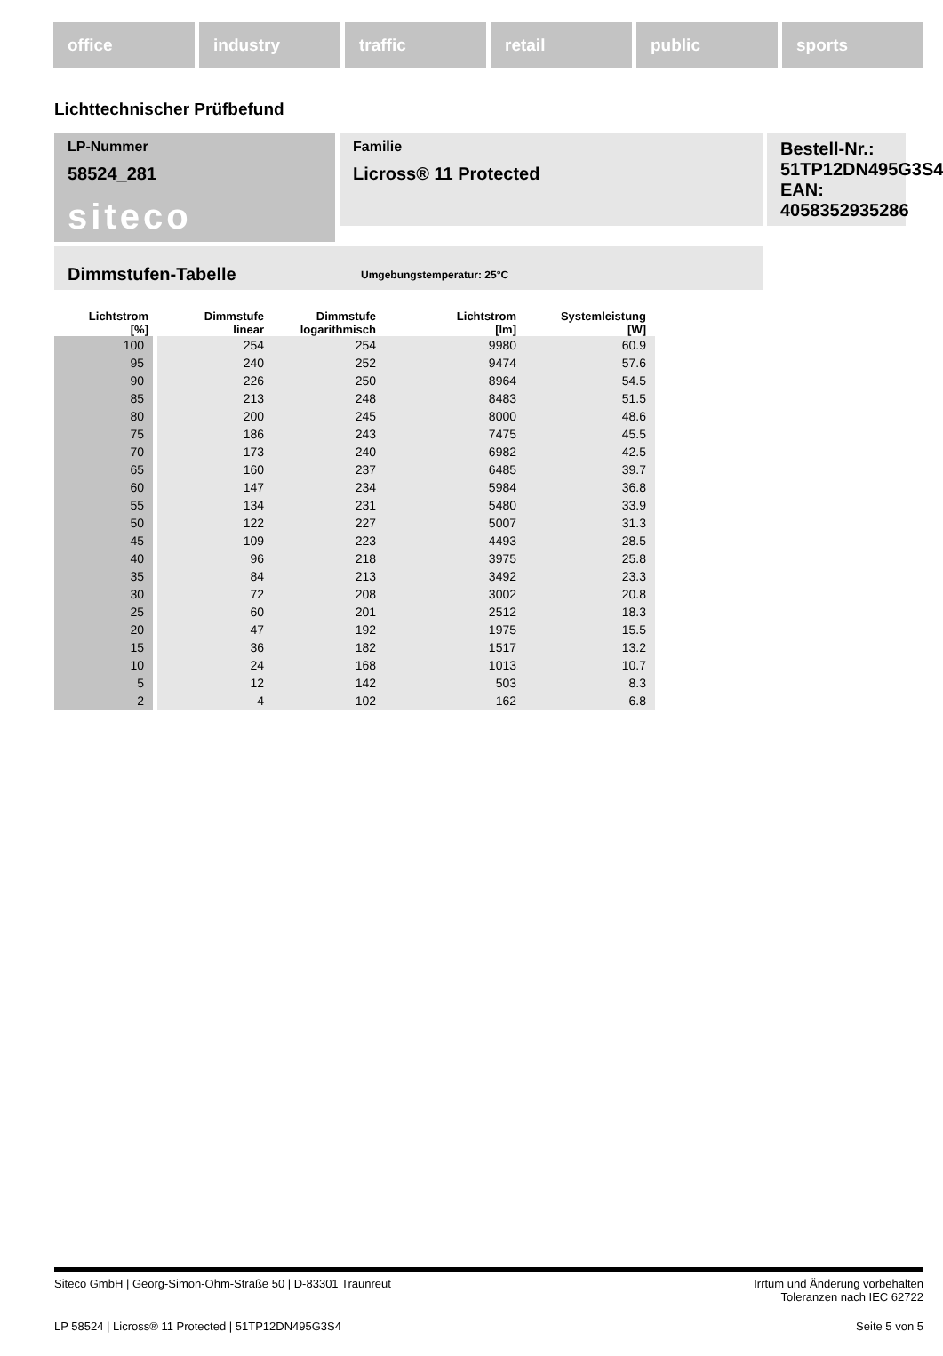office industry traffic retail public sports
Lichttechnischer Prüfbefund
Familie
Licross® 11 Protected
Bestell-Nr.: 51TP12DN495G3S4
EAN: 4058352935286
LP-Nummer
58524_281
siteco
Dimmstufen-Tabelle Umgebungstemperatur: 25°C
| Lichtstrom [%] | Dimmstufe linear | Dimmstufe logarithmisch | Lichtstrom [lm] | Systemleistung [W] |
| --- | --- | --- | --- | --- |
| 100 | 254 | 254 | 9980 | 60.9 |
| 95 | 240 | 252 | 9474 | 57.6 |
| 90 | 226 | 250 | 8964 | 54.5 |
| 85 | 213 | 248 | 8483 | 51.5 |
| 80 | 200 | 245 | 8000 | 48.6 |
| 75 | 186 | 243 | 7475 | 45.5 |
| 70 | 173 | 240 | 6982 | 42.5 |
| 65 | 160 | 237 | 6485 | 39.7 |
| 60 | 147 | 234 | 5984 | 36.8 |
| 55 | 134 | 231 | 5480 | 33.9 |
| 50 | 122 | 227 | 5007 | 31.3 |
| 45 | 109 | 223 | 4493 | 28.5 |
| 40 | 96 | 218 | 3975 | 25.8 |
| 35 | 84 | 213 | 3492 | 23.3 |
| 30 | 72 | 208 | 3002 | 20.8 |
| 25 | 60 | 201 | 2512 | 18.3 |
| 20 | 47 | 192 | 1975 | 15.5 |
| 15 | 36 | 182 | 1517 | 13.2 |
| 10 | 24 | 168 | 1013 | 10.7 |
| 5 | 12 | 142 | 503 | 8.3 |
| 2 | 4 | 102 | 162 | 6.8 |
Siteco GmbH | Georg-Simon-Ohm-Straße 50 | D-83301 Traunreut Irrtum und Änderung vorbehalten
Toleranzen nach IEC 62722
LP 58524 | Licross® 11 Protected | 51TP12DN495G3S4 Seite 5 von 5